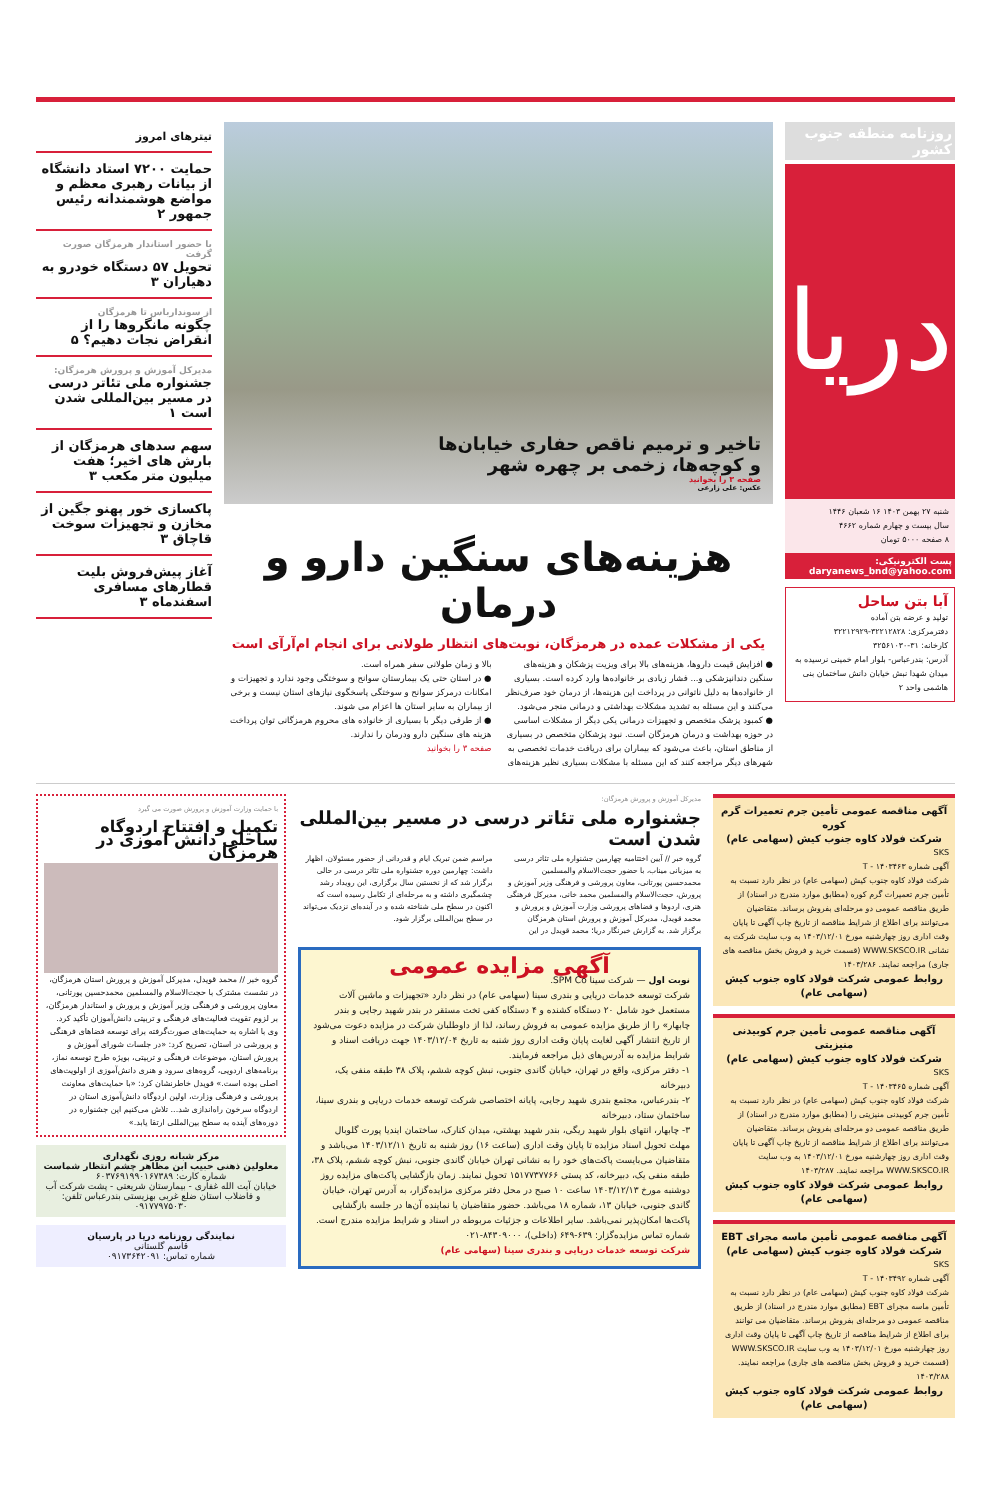روزنامه منطقه جنوب کشور
دریا
شنبه ۲۷ بهمن ۱۴۰۳ ۱۶ شعبان ۱۴۴۶
سال بیست و چهارم شماره ۴۶۶۲
۸ صفحه ۵۰۰۰ تومان
پست الکترونیکی: daryanews_bnd@yahoo.com
آبا بتن ساحل
تولید و عرضه بتن آماده
دفترمرکزی: ۳۲۲۱۲۸۲۸-۳۲۲۱۲۹۲۹
کارخانه: ۳۱-۳۲۵۶۱۰۳۰
آدرس: بندرعباس- بلوار امام خمینی نرسیده به میدان شهدا نبش خیابان دانش ساختمان بنی هاشمی واحد ۲
تاخیر و ترمیم ناقص حفاری خیابان‌ها
و کوچه‌ها، زخمی بر چهره شهر
صفحه ۳ را بخوانید
عکس: علی زارعی
هزینه‌های سنگین دارو و درمان
یکی از مشکلات عمده در هرمزگان، نوبت‌های انتظار طولانی برای انجام ام‌آر‌آی است
● افزایش قیمت داروها، هزینه‌های بالا برای ویزیت پزشکان و هزینه‌های سنگین دندانپزشکی و... فشار زیادی بر خانواده‌ها وارد کرده است. بسیاری از خانواده‌ها به دلیل ناتوانی در پرداخت این هزینه‌ها، از درمان خود صرف‌نظر می‌کنند و این مسئله به تشدید مشکلات بهداشتی و درمانی منجر می‌شود.
● کمبود پزشک متخصص و تجهیزات درمانی یکی دیگر از مشکلات اساسی در حوزه بهداشت و درمان هرمزگان است. نبود پزشکان متخصص در بسیاری از مناطق استان، باعث می‌شود که بیماران برای دریافت خدمات تخصصی به شهرهای دیگر مراجعه کنند که این مسئله با مشکلات بسیاری نظیر هزینه‌های بالا و زمان طولانی سفر همراه است.
● در استان حتی یک بیمارستان سوانح و سوختگی وجود ندارد و تجهیزات و امکانات درمرکز سوانح و سوختگی پاسخگوی نیازهای استان نیست و برخی از بیماران به سایر استان ها اعزام می شوند.
● از طرفی دیگر با بسیاری از خانواده های محروم هرمزگانی توان پرداخت هزینه های سنگین دارو ودرمان را ندارند.
صفحه ۳ را بخوانید
تیترهای امروز
حمایت ۷۲۰۰ استاد دانشگاه از بیانات رهبری معظم و مواضع هوشمندانه رئیس جمهور ۲
با حضور استاندار هرمزگان صورت گرفت
تحویل ۵۷ دستگاه خودرو به دهیاران ۳
از سوندارباس تا هرمزگان
چگونه مانگروها را از انقراض نجات دهیم؟ ۵
مدیرکل آموزش و پرورش هرمزگان:
جشنواره ملی تئاتر درسی در مسیر بین‌المللی شدن است ۱
سهم سدهای هرمزگان از بارش های اخیر؛ هفت میلیون متر مکعب ۳
پاکسازی خور پهنو جگین از مخازن و تجهیزات سوخت قاچاق ۳
آغاز پیش‌فروش بلیت قطارهای مسافری اسفندماه ۳
آگهی مناقصه عمومی تأمین جرم تعمیرات گرم کوره
شرکت فولاد کاوه جنوب کیش (سهامی عام)
SKS
آگهی شماره ۱۴۰۳۴۶۳ - T
شرکت فولاد کاوه جنوب کیش (سهامی عام) در نظر دارد نسبت به تأمین جرم تعمیرات گرم کوره (مطابق موارد مندرج در اسناد) از طریق مناقصه عمومی دو مرحله‌ای بفروش برساند. متقاضیان می‌توانند برای اطلاع از شرایط مناقصه از تاریخ چاپ آگهی تا پایان وقت اداری روز چهارشنبه مورخ ۱۴۰۳/۱۲/۰۱ به وب سایت شرکت به نشانی WWW.SKSCO.IR (قسمت خرید و فروش بخش مناقصه های جاری) مراجعه نمایند. ۱۴۰۳/۲۸۶
روابط عمومی شرکت فولاد کاوه جنوب کیش (سهامی عام)
آگهی مناقصه عمومی تأمین جرم کوبیدنی منیزیتی
شرکت فولاد کاوه جنوب کیش (سهامی عام)
SKS
آگهی شماره ۱۴۰۳۴۶۵ - T
شرکت فولاد کاوه جنوب کیش (سهامی عام) در نظر دارد نسبت به تأمین جرم کوبیدنی منیزیتی را (مطابق موارد مندرج در اسناد) از طریق مناقصه عمومی دو مرحله‌ای بفروش برساند. متقاضیان می‌توانند برای اطلاع از شرایط مناقصه از تاریخ چاپ آگهی تا پایان وقت اداری روز چهارشنبه مورخ ۱۴۰۳/۱۲/۰۱ به وب سایت WWW.SKSCO.IR مراجعه نمایند. ۱۴۰۳/۲۸۷
روابط عمومی شرکت فولاد کاوه جنوب کیش (سهامی عام)
آگهی مناقصه عمومی تأمین ماسه مجرای EBT
شرکت فولاد کاوه جنوب کیش (سهامی عام)
SKS
آگهی شماره ۱۴۰۳۴۹۲ - T
شرکت فولاد کاوه جنوب کیش (سهامی عام) در نظر دارد نسبت به تأمین ماسه مجرای EBT (مطابق موارد مندرج در اسناد) از طریق مناقصه عمومی دو مرحله‌ای بفروش برساند. متقاضیان می توانند برای اطلاع از شرایط مناقصه از تاریخ چاپ آگهی تا پایان وقت اداری روز چهارشنبه مورخ ۱۴۰۳/۱۲/۰۱ به وب سایت WWW.SKSCO.IR (قسمت خرید و فروش بخش مناقصه های جاری) مراجعه نمایند. ۱۴۰۳/۲۸۸
روابط عمومی شرکت فولاد کاوه جنوب کیش (سهامی عام)
مدیرکل آموزش و پرورش هرمزگان:
جشنواره ملی تئاتر درسی در مسیر بین‌المللی شدن است
گروه خبر // آیین اختتامیه چهارمین جشنواره ملی تئاتر درسی به میزبانی میناب، با حضور حجت‌الاسلام والمسلمین محمدحسین پورتانی، معاون پرورشی و فرهنگی وزیر آموزش و پرورش، حجت‌الاسلام والمسلمین محمد خانی، مدیرکل فرهنگی هنری، اردوها و فضاهای پرورشی وزارت آموزش و پرورش و محمد قویدل، مدیرکل آموزش و پرورش استان هرمزگان برگزار شد. به گزارش خبرنگار دریا؛ محمد قویدل در این مراسم ضمن تبریک ایام و قدردانی از حضور مسئولان، اظهار داشت: چهارمین دوره جشنواره ملی تئاتر درسی در حالی برگزار شد که از نخستین سال برگزاری، این رویداد رشد چشمگیری داشته و به مرحله‌ای از تکامل رسیده است که اکنون در سطح ملی شناخته شده و در آینده‌ای نزدیک می‌تواند در سطح بین‌المللی برگزار شود.
آگهی مزایده عمومی
نوبت اول — شرکت سینا SPM Co.
شرکت توسعه خدمات دریایی و بندری سینا (سهامی عام) در نظر دارد «تجهیزات و ماشین آلات مستعمل خود شامل ۲۰ دستگاه کشنده و ۴ دستگاه کفی تخت مستقر در بندر شهید رجایی و بندر چابهار» را از طریق مزایده عمومی به فروش رساند، لذا از داوطلبان شرکت در مزایده دعوت می‌شود از تاریخ انتشار آگهی لغایت پایان وقت اداری روز شنبه به تاریخ ۱۴۰۳/۱۲/۰۴ جهت دریافت اسناد و شرایط مزایده به آدرس‌های ذیل مراجعه فرمایند.
۱- دفتر مرکزی، واقع در تهران، خیابان گاندی جنوبی، نبش کوچه ششم، پلاک ۳۸ طبقه منفی یک، دبیرخانه
۲- بندرعباس، مجتمع بندری شهید رجایی، پایانه اختصاصی شرکت توسعه خدمات دریایی و بندری سینا، ساختمان ستاد، دبیرخانه
۳- چابهار، انتهای بلوار شهید ریگی، بندر شهید بهشتی، میدان کنارک، ساختمان ایندیا پورت گلوبال
مهلت تحویل اسناد مزایده تا پایان وقت اداری (ساعت ۱۶) روز شنبه به تاریخ ۱۴۰۳/۱۲/۱۱ می‌باشد و متقاضیان می‌بایست پاکت‌های خود را به نشانی تهران خیابان گاندی جنوبی، نبش کوچه ششم، پلاک ۳۸، طبقه منفی یک، دبیرخانه، کد پستی ۱۵۱۷۷۳۷۷۶۶ تحویل نمایند. زمان بازگشایی پاکت‌های مزایده روز دوشنبه مورخ ۱۴۰۳/۱۲/۱۳ ساعت ۱۰ صبح در محل دفتر مرکزی مزایده‌گزار، به آدرس تهران، خیابان گاندی جنوبی، خیابان ۱۳، شماره ۱۸ می‌باشد. حضور متقاضیان یا نماینده آن‌ها در جلسه بازگشایی پاکت‌ها امکان‌پذیر نمی‌باشد. سایر اطلاعات و جزئیات مربوطه در اسناد و شرایط مزایده مندرج است.
شماره تماس مزایده‌گزار: ۶۳۹-۶۴۹ (داخلی)، ۸۴۳۰۹۰۰۰-۰۲۱
شرکت توسعه خدمات دریایی و بندری سینا (سهامی عام)
با حمایت وزارت آموزش و پرورش صورت می گیرد
تکمیل و افتتاح اردوگاه ساحلی دانش آموزی در هرمزگان
گروه خبر // محمد قویدل، مدیرکل آموزش و پرورش استان هرمزگان، در نشست مشترک با حجت‌الاسلام والمسلمین محمدحسین پورتانی، معاون پرورشی و فرهنگی وزیر آموزش و پرورش و استاندار هرمزگان، بر لزوم تقویت فعالیت‌های فرهنگی و تربیتی دانش‌آموزان تأکید کرد. وی با اشاره به حمایت‌های صورت‌گرفته برای توسعه فضاهای فرهنگی و پرورشی در استان، تصریح کرد: «در جلسات شورای آموزش و پرورش استان، موضوعات فرهنگی و تربیتی، بویژه طرح توسعه نماز، برنامه‌های اردویی، گروه‌های سرود و هنری دانش‌آموزی از اولویت‌های اصلی بوده است.» قویدل خاطرنشان کرد: «با حمایت‌های معاونت پرورشی و فرهنگی وزارت، اولین اردوگاه دانش‌آموزی استان در اردوگاه سرخون راه‌اندازی شد... تلاش می‌کنیم این جشنواره در دوره‌های آینده به سطح بین‌المللی ارتقا یابد.»
مرکز شبانه روزی نگهداری
معلولین ذهنی حبیب ابن مظاهر چشم انتظار شماست
شماره کارت: ۶۰۳۷۶۹۱۹۹۰۱۶۷۳۸۹
خیابان آیت الله غفاری - بیمارستان شریعتی - پشت شرکت آب و فاضلاب استان ضلع غربی بهزیستی بندرعباس تلفن: ۰۹۱۷۷۹۷۵۰۳۰
نمایندگی روزنامه دریا در پارسیان
قاسم گلستانی
شماره تماس: ۰۹۱۷۳۶۴۲۰۹۱